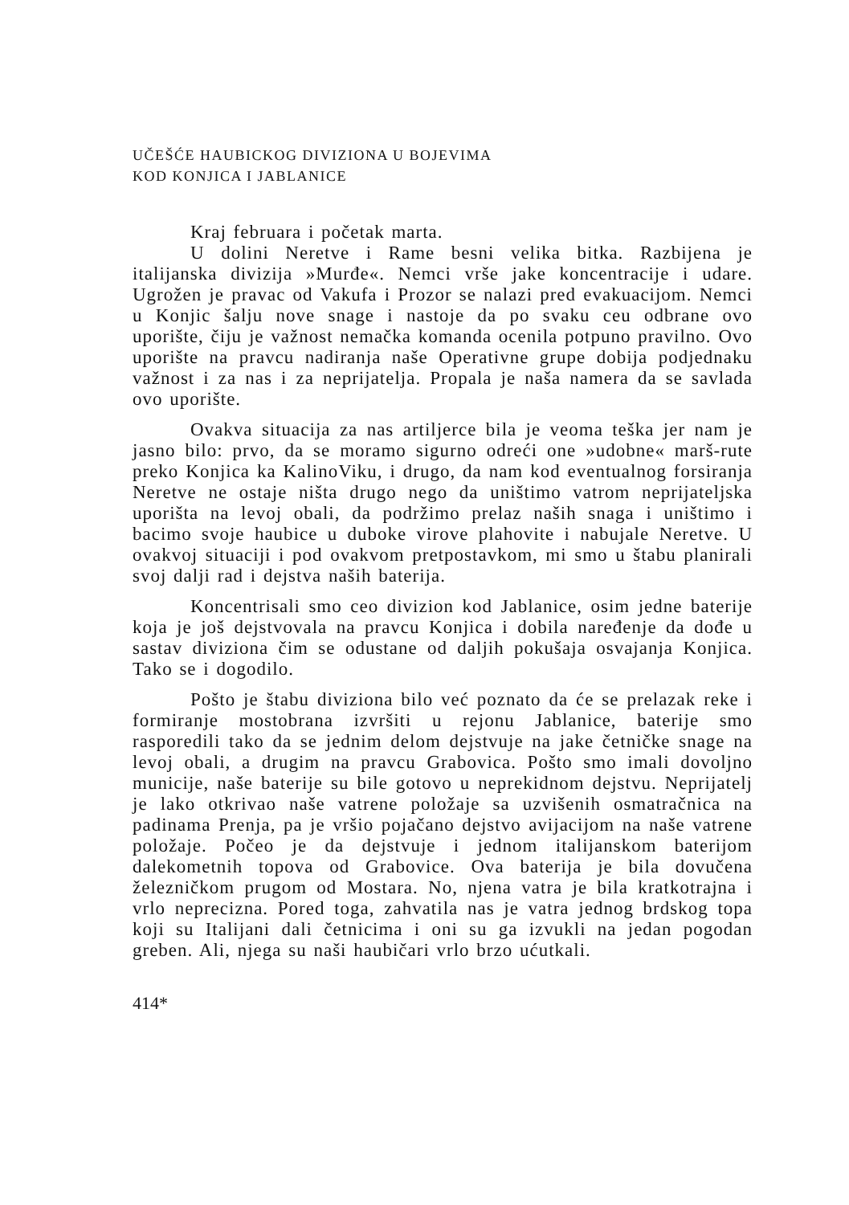UČEŠĆE HAUBICKOG DIVIZIONA U BOJEVIMA
KOD KONJICA I JABLANICE
Kraj februara i početak marta.
U dolini Neretve i Rame besni velika bitka. Razbijena je italijanska divizija »Murđe«. Nemci vrše jake koncentracije i udare. Ugrožen je pravac od Vakufa i Prozor se nalazi pred evakuacijom. Nemci u Konjic šalju nove snage i nastoje da po svaku ceu odbrane ovo uporište, čiju je važnost nemačka komanda ocenila potpuno pravilno. Ovo uporište na pravcu nadiranja naše Operativne grupe dobija podjednaku važnost i za nas i za neprijatelja. Propala je naša namera da se savlada ovo uporište.
Ovakva situacija za nas artiljerce bila je veoma teška jer nam je jasno bilo: prvo, da se moramo sigurno odreći one »udobne« marš-rute preko Konjica ka KalinoViku, i drugo, da nam kod eventualnog forsiranja Neretve ne ostaje ništa drugo nego da uništimo vatrom neprijateljska uporišta na levoj obali, da podržimo prelaz naših snaga i uništimo i bacimo svoje haubice u duboke virove plahovite i nabujale Neretve. U ovakvoj situaciji i pod ovakvom pretpostavkom, mi smo u štabu planirali svoj dalji rad i dejstva naših baterija.
Koncentrisali smo ceo divizion kod Jablanice, osim jedne baterije koja je još dejstvovala na pravcu Konjica i dobila naređenje da dođe u sastav diviziona čim se odustane od daljih pokušaja osvajanja Konjica. Tako se i dogodilo.
Pošto je štabu diviziona bilo već poznato da će se prelazak reke i formiranje mostobrana izvršiti u rejonu Jablanice, baterije smo rasporedili tako da se jednim delom dejstvuje na jake četničke snage na levoj obali, a drugim na pravcu Grabovica. Pošto smo imali dovoljno municije, naše baterije su bile gotovo u neprekidnom dejstvu. Neprijatelj je lako otkrivao naše vatrene položaje sa uzvišenih osmatračnica na padinama Prenja, pa je vršio pojačano dejstvo avijacijom na naše vatrene položaje. Počeo je da dejstvuje i jednom italijanskom baterijom dalekometnih topova od Grabovice. Ova baterija je bila dovučena železničkom prugom od Mostara. No, njena vatra je bila kratkotrajna i vrlo neprecizna. Pored toga, zahvatila nas je vatra jednog brdskog topa koji su Italijani dali četnicima i oni su ga izvukli na jedan pogodan greben. Ali, njega su naši haubičari vrlo brzo ućutkali.
414*